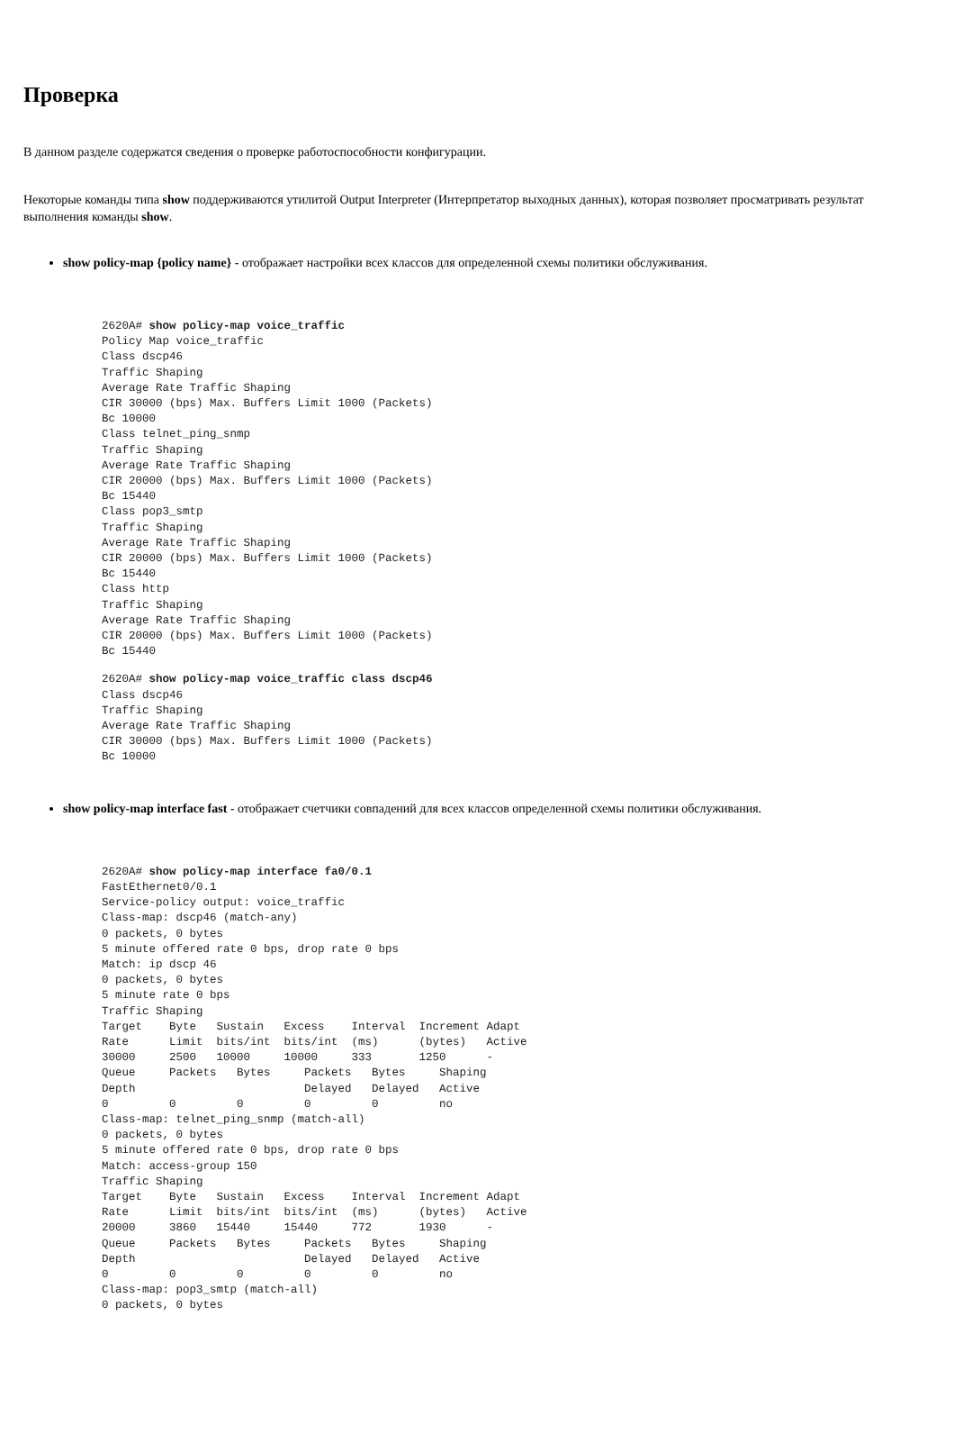Проверка
В данном разделе содержатся сведения о проверке работоспособности конфигурации.
Некоторые команды типа show поддерживаются утилитой Output Interpreter (Интерпретатор выходных данных), которая позволяет просматривать результат выполнения команды show.
show policy-map {policy name} - отображает настройки всех классов для определенной схемы политики обслуживания.
2620A# show policy-map voice_traffic
Policy Map voice_traffic
Class dscp46
Traffic Shaping
Average Rate Traffic Shaping
CIR 30000 (bps) Max. Buffers Limit 1000 (Packets)
Bc 10000
Class telnet_ping_snmp
Traffic Shaping
Average Rate Traffic Shaping
CIR 20000 (bps) Max. Buffers Limit 1000 (Packets)
Bc 15440
Class pop3_smtp
Traffic Shaping
Average Rate Traffic Shaping
CIR 20000 (bps) Max. Buffers Limit 1000 (Packets)
Bc 15440
Class http
Traffic Shaping
Average Rate Traffic Shaping
CIR 20000 (bps) Max. Buffers Limit 1000 (Packets)
Bc 15440
2620A# show policy-map voice_traffic class dscp46
Class dscp46
Traffic Shaping
Average Rate Traffic Shaping
CIR 30000 (bps) Max. Buffers Limit 1000 (Packets)
Bc 10000
show policy-map interface fast - отображает счетчики совпадений для всех классов определенной схемы политики обслуживания.
2620A# show policy-map interface fa0/0.1
FastEthernet0/0.1
Service-policy output: voice_traffic
Class-map: dscp46 (match-any)
0 packets, 0 bytes
5 minute offered rate 0 bps, drop rate 0 bps
Match: ip dscp 46
0 packets, 0 bytes
5 minute rate 0 bps
Traffic Shaping
Target    Byte   Sustain   Excess    Interval  Increment Adapt
Rate      Limit  bits/int  bits/int  (ms)      (bytes)   Active
30000     2500   10000     10000     333       1250      -
Queue     Packets   Bytes     Packets   Bytes     Shaping
Depth                         Delayed   Delayed   Active
0         0         0         0         0         no
Class-map: telnet_ping_snmp (match-all)
0 packets, 0 bytes
5 minute offered rate 0 bps, drop rate 0 bps
Match: access-group 150
Traffic Shaping
Target    Byte   Sustain   Excess    Interval  Increment Adapt
Rate      Limit  bits/int  bits/int  (ms)      (bytes)   Active
20000     3860   15440     15440     772       1930      -
Queue     Packets   Bytes     Packets   Bytes     Shaping
Depth                         Delayed   Delayed   Active
0         0         0         0         0         no
Class-map: pop3_smtp (match-all)
0 packets, 0 bytes